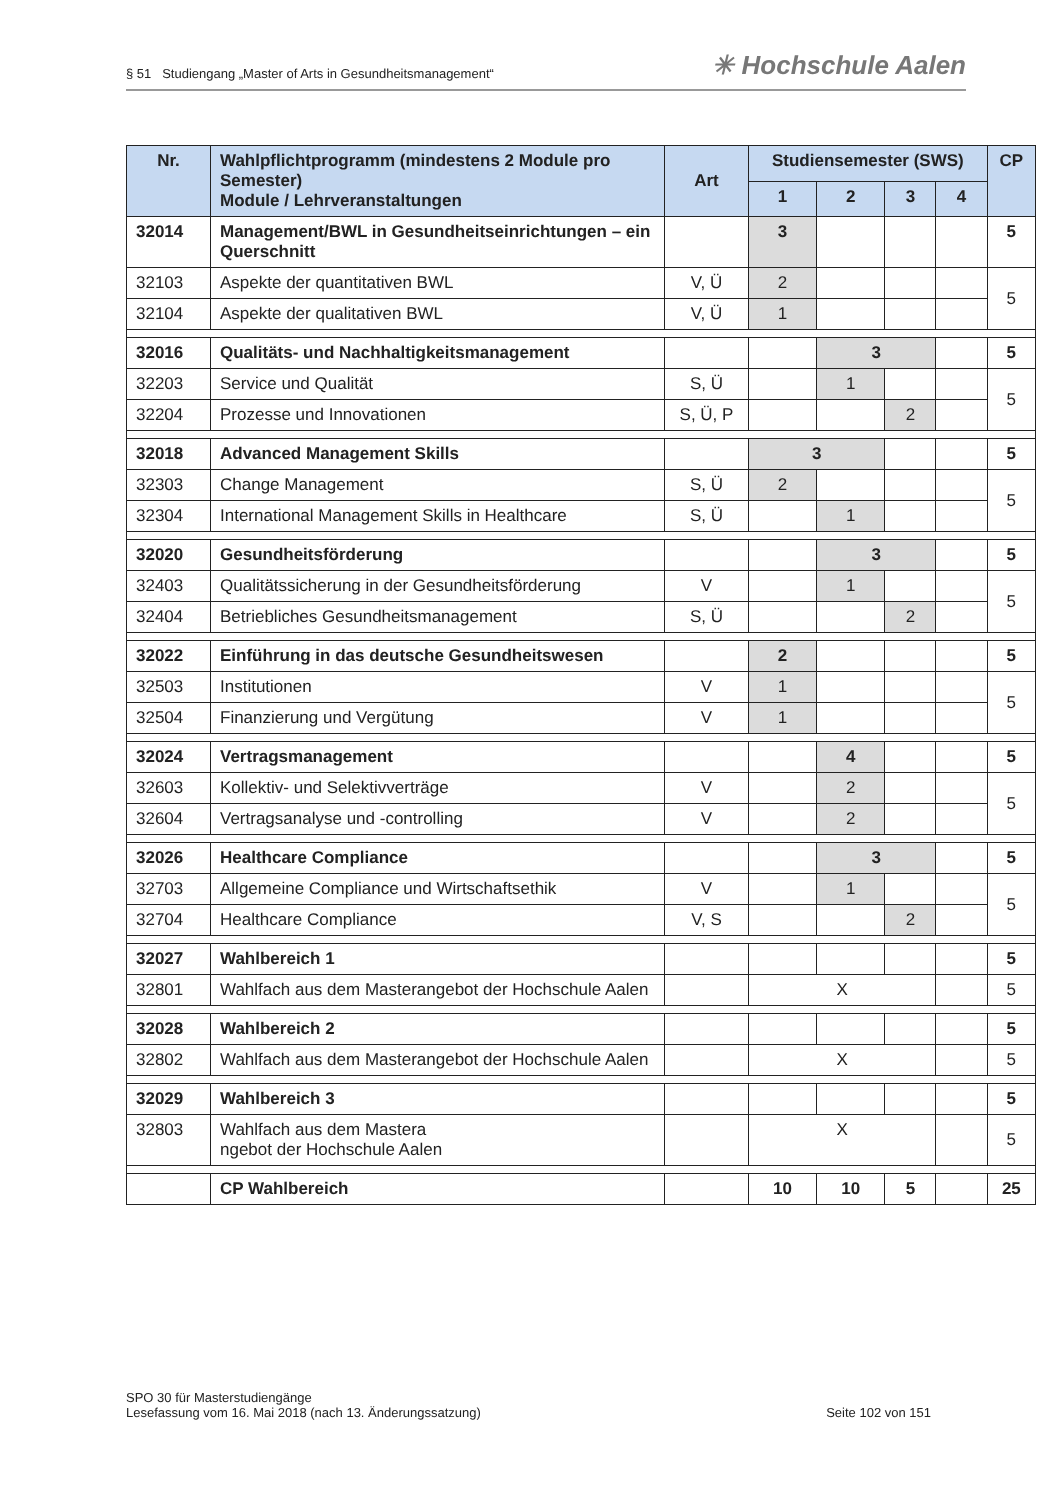§ 51 Studiengang „Master of Arts in Gesundheitsmanagement“✳ Hochschule Aalen
| Nr. | Wahlpflichtprogramm (mindestens 2 Module pro Semester) Module / Lehrveranstaltungen | Art | Studiensemester (SWS) | | | | CP |
| --- | --- | --- | --- | --- | --- | --- | --- |
| | | | 1 | 2 | 3 | 4 | |
| 32014 | Management/BWL in Gesundheitseinrichtungen – ein Querschnitt | | 3 | | | | 5 |
| 32103 | Aspekte der quantitativen BWL | V, Ü | 2 | | | | 5 |
| 32104 | Aspekte der qualitativen BWL | V, Ü | 1 | | | | |
| 32016 | Qualitäts- und Nachhaltigkeitsmanagement | | | 3 | | | 5 |
| 32203 | Service und Qualität | S, Ü | | 1 | | | 5 |
| 32204 | Prozesse und Innovationen | S, Ü, P | | | 2 | | |
| 32018 | Advanced Management Skills | | 3 | | | | 5 |
| 32303 | Change Management | S, Ü | 2 | | | | 5 |
| 32304 | International Management Skills in Healthcare | S, Ü | | 1 | | | |
| 32020 | Gesundheitsförderung | | | 3 | | | 5 |
| 32403 | Qualitätssicherung in der Gesundheitsförderung | V | | 1 | | | 5 |
| 32404 | Betriebliches Gesundheitsmanagement | S, Ü | | | 2 | | |
| 32022 | Einführung in das deutsche Gesundheitswesen | | 2 | | | | 5 |
| 32503 | Institutionen | V | 1 | | | | 5 |
| 32504 | Finanzierung und Vergütung | V | 1 | | | | |
| 32024 | Vertragsmanagement | | | 4 | | | 5 |
| 32603 | Kollektiv- und Selektivverträge | V | | 2 | | | 5 |
| 32604 | Vertragsanalyse und -controlling | V | | 2 | | | |
| 32026 | Healthcare Compliance | | | 3 | | | 5 |
| 32703 | Allgemeine Compliance und Wirtschaftsethik | V | | 1 | | | 5 |
| 32704 | Healthcare Compliance | V, S | | | 2 | | |
| 32027 | Wahlbereich 1 | | | | | | 5 |
| 32801 | Wahlfach aus dem Masterangebot der Hochschule Aalen | | X | | | | 5 |
| 32028 | Wahlbereich 2 | | | | | | 5 |
| 32802 | Wahlfach aus dem Masterangebot der Hochschule Aalen | | X | | | | 5 |
| 32029 | Wahlbereich 3 | | | | | | 5 |
| 32803 | Wahlfach aus dem Mastera ngebot der Hochschule Aalen | | X | | | | 5 |
| | CP Wahlbereich | | 10 | 10 | 5 | | 25 |
SPO 30 für Masterstudiengänge
Lesefassung vom 16. Mai 2018 (nach 13. Änderungssatzung) Seite 102 von 151